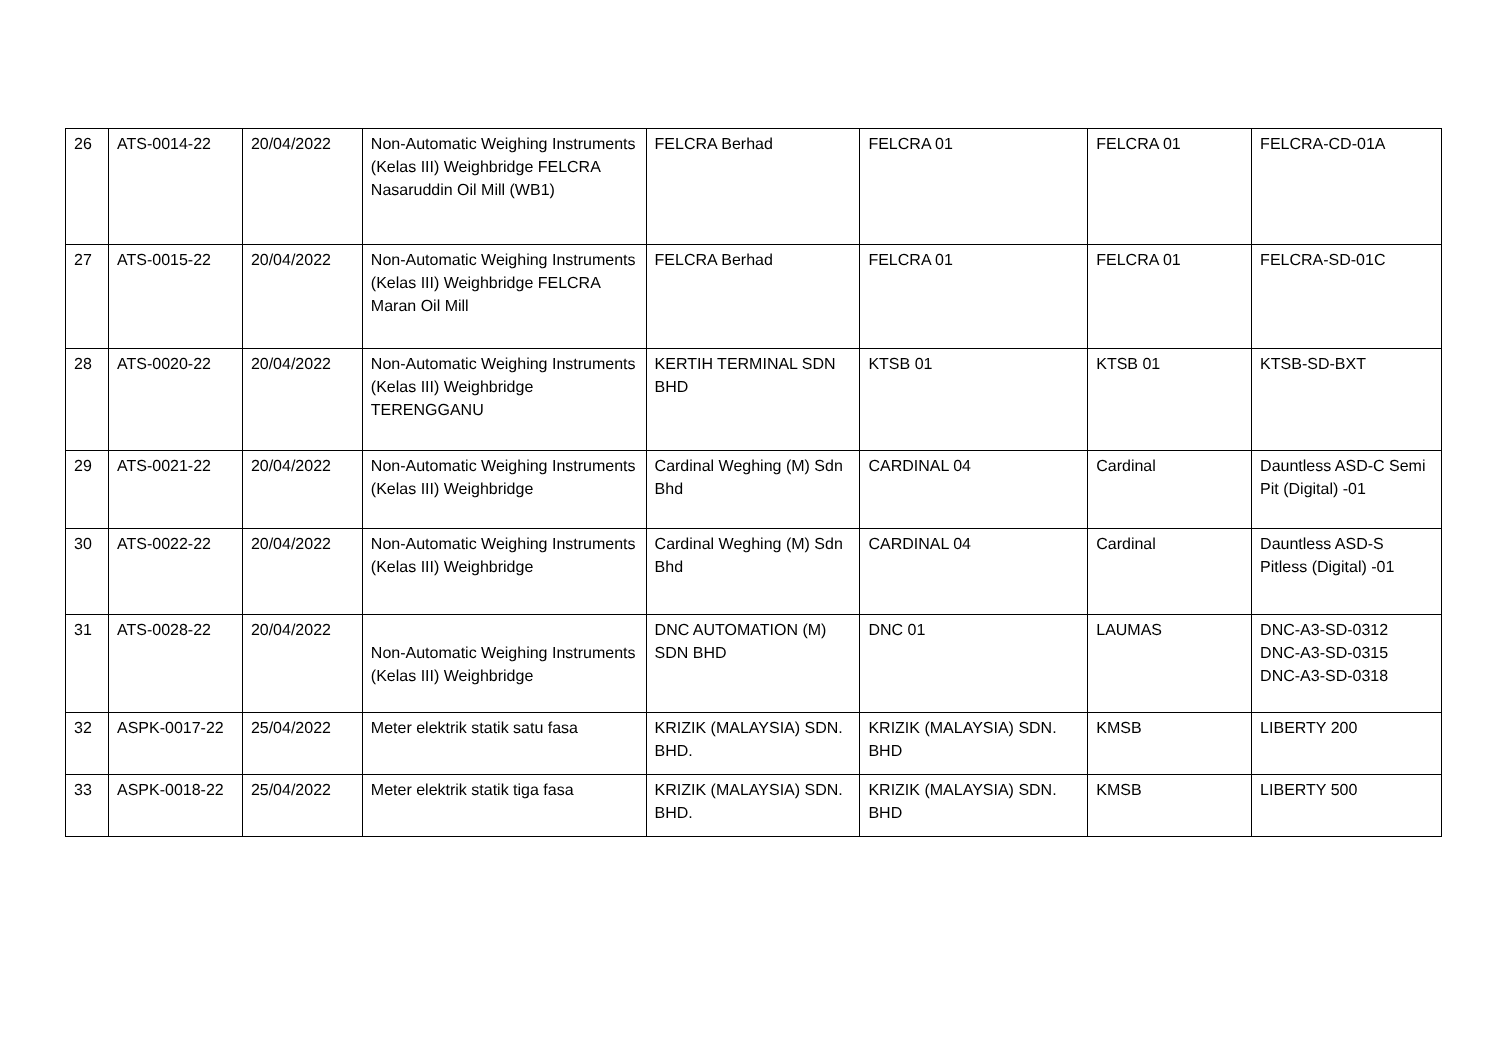| 26 | ATS-0014-22 | 20/04/2022 | Non-Automatic Weighing Instruments (Kelas III) Weighbridge FELCRA Nasaruddin Oil Mill (WB1) | FELCRA Berhad | FELCRA 01 | FELCRA 01 | FELCRA-CD-01A |
| 27 | ATS-0015-22 | 20/04/2022 | Non-Automatic Weighing Instruments (Kelas III) Weighbridge FELCRA Maran Oil Mill | FELCRA Berhad | FELCRA 01 | FELCRA 01 | FELCRA-SD-01C |
| 28 | ATS-0020-22 | 20/04/2022 | Non-Automatic Weighing Instruments (Kelas III) Weighbridge TERENGGANU | KERTIH TERMINAL SDN BHD | KTSB 01 | KTSB 01 | KTSB-SD-BXT |
| 29 | ATS-0021-22 | 20/04/2022 | Non-Automatic Weighing Instruments (Kelas III) Weighbridge | Cardinal Weghing (M) Sdn Bhd | CARDINAL 04 | Cardinal | Dauntless ASD-C Semi Pit (Digital) -01 |
| 30 | ATS-0022-22 | 20/04/2022 | Non-Automatic Weighing Instruments (Kelas III) Weighbridge | Cardinal Weghing (M) Sdn Bhd | CARDINAL 04 | Cardinal | Dauntless ASD-S Pitless (Digital) -01 |
| 31 | ATS-0028-22 | 20/04/2022 | Non-Automatic Weighing Instruments (Kelas III) Weighbridge | DNC AUTOMATION (M) SDN BHD | DNC 01 | LAUMAS | DNC-A3-SD-0312 DNC-A3-SD-0315 DNC-A3-SD-0318 |
| 32 | ASPK-0017-22 | 25/04/2022 | Meter elektrik statik satu fasa | KRIZIK (MALAYSIA) SDN. BHD. | KRIZIK (MALAYSIA) SDN. BHD | KMSB | LIBERTY 200 |
| 33 | ASPK-0018-22 | 25/04/2022 | Meter elektrik statik tiga fasa | KRIZIK (MALAYSIA) SDN. BHD. | KRIZIK (MALAYSIA) SDN. BHD | KMSB | LIBERTY 500 |